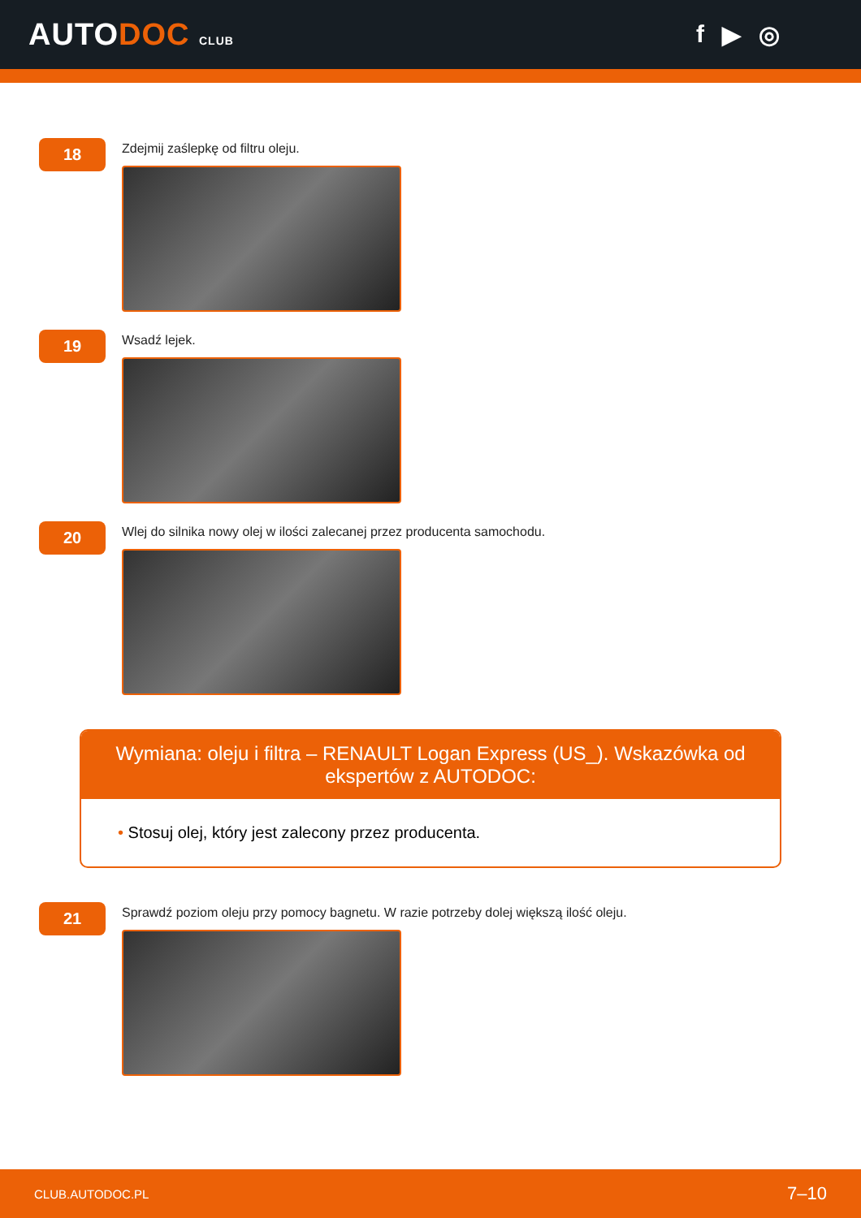AUTODOC CLUB
f ▶ ◎
18
Zdejmij zaślepkę od filtru oleju.
19
Wsadź lejek.
20
Wlej do silnika nowy olej w ilości zalecanej przez producenta samochodu.
Wymiana: oleju i filtra – RENAULT Logan Express (US_). Wskazówka od ekspertów z AUTODOC:
• Stosuj olej, który jest zalecony przez producenta.
21
Sprawdź poziom oleju przy pomocy bagnetu. W razie potrzeby dolej większą ilość oleju.
CLUB.AUTODOC.PL 7–10